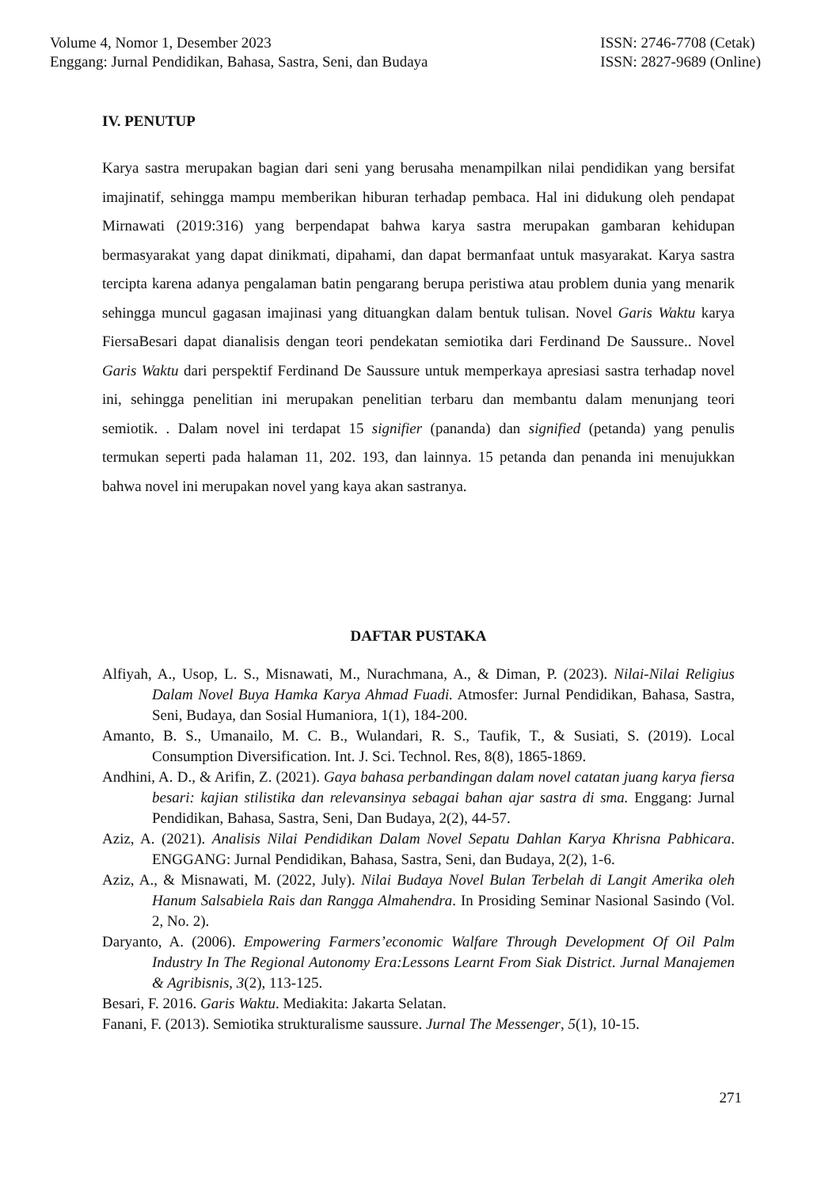Volume 4, Nomor 1, Desember 2023
Enggang: Jurnal Pendidikan, Bahasa, Sastra, Seni, dan Budaya
ISSN: 2746-7708 (Cetak)
ISSN: 2827-9689 (Online)
IV. PENUTUP
Karya sastra merupakan bagian dari seni yang berusaha menampilkan nilai pendidikan yang bersifat imajinatif, sehingga mampu memberikan hiburan terhadap pembaca. Hal ini didukung oleh pendapat Mirnawati (2019:316) yang berpendapat bahwa karya sastra merupakan gambaran kehidupan bermasyarakat yang dapat dinikmati, dipahami, dan dapat bermanfaat untuk masyarakat. Karya sastra tercipta karena adanya pengalaman batin pengarang berupa peristiwa atau problem dunia yang menarik sehingga muncul gagasan imajinasi yang dituangkan dalam bentuk tulisan. Novel Garis Waktu karya FiersaBesari dapat dianalisis dengan teori pendekatan semiotika dari Ferdinand De Saussure.. Novel Garis Waktu dari perspektif Ferdinand De Saussure untuk memperkaya apresiasi sastra terhadap novel ini, sehingga penelitian ini merupakan penelitian terbaru dan membantu dalam menunjang teori semiotik. . Dalam novel ini terdapat 15 signifier (pananda) dan signified (petanda) yang penulis termukan seperti pada halaman 11, 202. 193, dan lainnya. 15 petanda dan penanda ini menujukkan bahwa novel ini merupakan novel yang kaya akan sastranya.
DAFTAR PUSTAKA
Alfiyah, A., Usop, L. S., Misnawati, M., Nurachmana, A., & Diman, P. (2023). Nilai-Nilai Religius Dalam Novel Buya Hamka Karya Ahmad Fuadi. Atmosfer: Jurnal Pendidikan, Bahasa, Sastra, Seni, Budaya, dan Sosial Humaniora, 1(1), 184-200.
Amanto, B. S., Umanailo, M. C. B., Wulandari, R. S., Taufik, T., & Susiati, S. (2019). Local Consumption Diversification. Int. J. Sci. Technol. Res, 8(8), 1865-1869.
Andhini, A. D., & Arifin, Z. (2021). Gaya bahasa perbandingan dalam novel catatan juang karya fiersa besari: kajian stilistika dan relevansinya sebagai bahan ajar sastra di sma. Enggang: Jurnal Pendidikan, Bahasa, Sastra, Seni, Dan Budaya, 2(2), 44-57.
Aziz, A. (2021). Analisis Nilai Pendidikan Dalam Novel Sepatu Dahlan Karya Khrisna Pabhicara. ENGGANG: Jurnal Pendidikan, Bahasa, Sastra, Seni, dan Budaya, 2(2), 1-6.
Aziz, A., & Misnawati, M. (2022, July). Nilai Budaya Novel Bulan Terbelah di Langit Amerika oleh Hanum Salsabiela Rais dan Rangga Almahendra. In Prosiding Seminar Nasional Sasindo (Vol. 2, No. 2).
Daryanto, A. (2006). Empowering Farmers’economic Walfare Through Development Of Oil Palm Industry In The Regional Autonomy Era:Lessons Learnt From Siak District. Jurnal Manajemen & Agribisnis, 3(2), 113-125.
Besari, F. 2016. Garis Waktu. Mediakita: Jakarta Selatan.
Fanani, F. (2013). Semiotika strukturalisme saussure. Jurnal The Messenger, 5(1), 10-15.
271